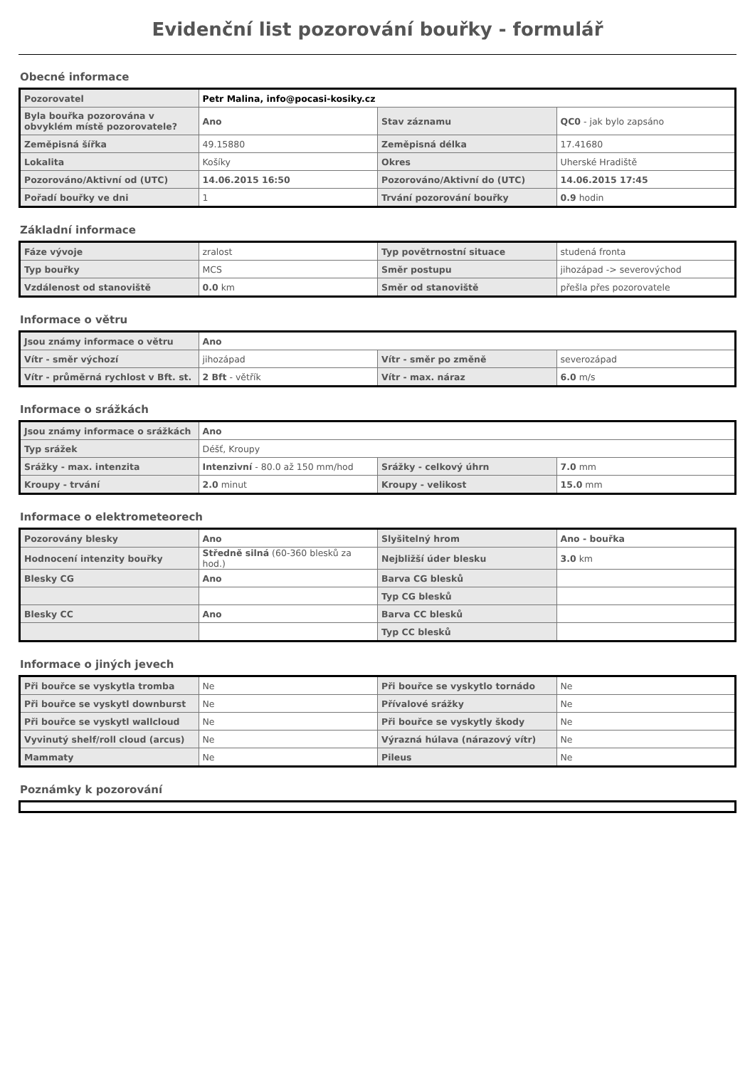Evidenční list pozorování bouřky - formulář
Obecné informace
| Pozorovatel | Petr Malina, info@pocasi-kosiky.cz | | |
| Byla bouřka pozorována v obvyklém místě pozorovatele? | Ano | Stav záznamu | QC0 - jak bylo zapsáno |
| Zeměpisná šířka | 49.15880 | Zeměpisná délka | 17.41680 |
| Lokalita | Košíky | Okres | Uherské Hradiště |
| Pozorováno/Aktivní od (UTC) | 14.06.2015 16:50 | Pozorováno/Aktivní do (UTC) | 14.06.2015 17:45 |
| Pořadí bouřky ve dni | 1 | Trvání pozorování bouřky | 0.9 hodin |
Základní informace
| Fáze vývoje | zralost | Typ povětrnostní situace | studená fronta |
| Typ bouřky | MCS | Směr postupu | jihozápad -> severovýchod |
| Vzdálenost od stanoviště | 0.0 km | Směr od stanoviště | přešla přes pozorovatele |
Informace o větru
| Jsou známy informace o větru | Ano | | |
| Vítr - směr výchozí | jihozápad | Vítr - směr po změně | severozápad |
| Vítr - průměrná rychlost v Bft. st. | 2 Bft - větřík | Vítr - max. náraz | 6.0 m/s |
Informace o srážkách
| Jsou známy informace o srážkách | Ano | | |
| Typ srážek | Déšť, Kroupy | | |
| Srážky - max. intenzita | Intenzivní - 80.0 až 150 mm/hod | Srážky - celkový úhrn | 7.0 mm |
| Kroupy - trvání | 2.0 minut | Kroupy - velikost | 15.0 mm |
Informace o elektrometeorech
| Pozorovány blesky | Ano | Slyšitelný hrom | Ano - bouřka |
| Hodnocení intenzity bouřky | Středně silná (60-360 blesků za hod.) | Nejbližší úder blesku | 3.0 km |
| Blesky CG | Ano | Barva CG blesků | |
| | | Typ CG blesků | |
| Blesky CC | Ano | Barva CC blesků | |
| | | Typ CC blesků | |
Informace o jiných jevech
| Při bouřce se vyskytla tromba | Ne | Při bouřce se vyskytlo tornádo | Ne |
| Při bouřce se vyskytl downburst | Ne | Přívalové srážky | Ne |
| Při bouřce se vyskytl wallcloud | Ne | Při bouřce se vyskytly škody | Ne |
| Vyvinutý shelf/roll cloud (arcus) | Ne | Výrazná húlava (nárazový vítr) | Ne |
| Mammaty | Ne | Pileus | Ne |
Poznámky k pozorování